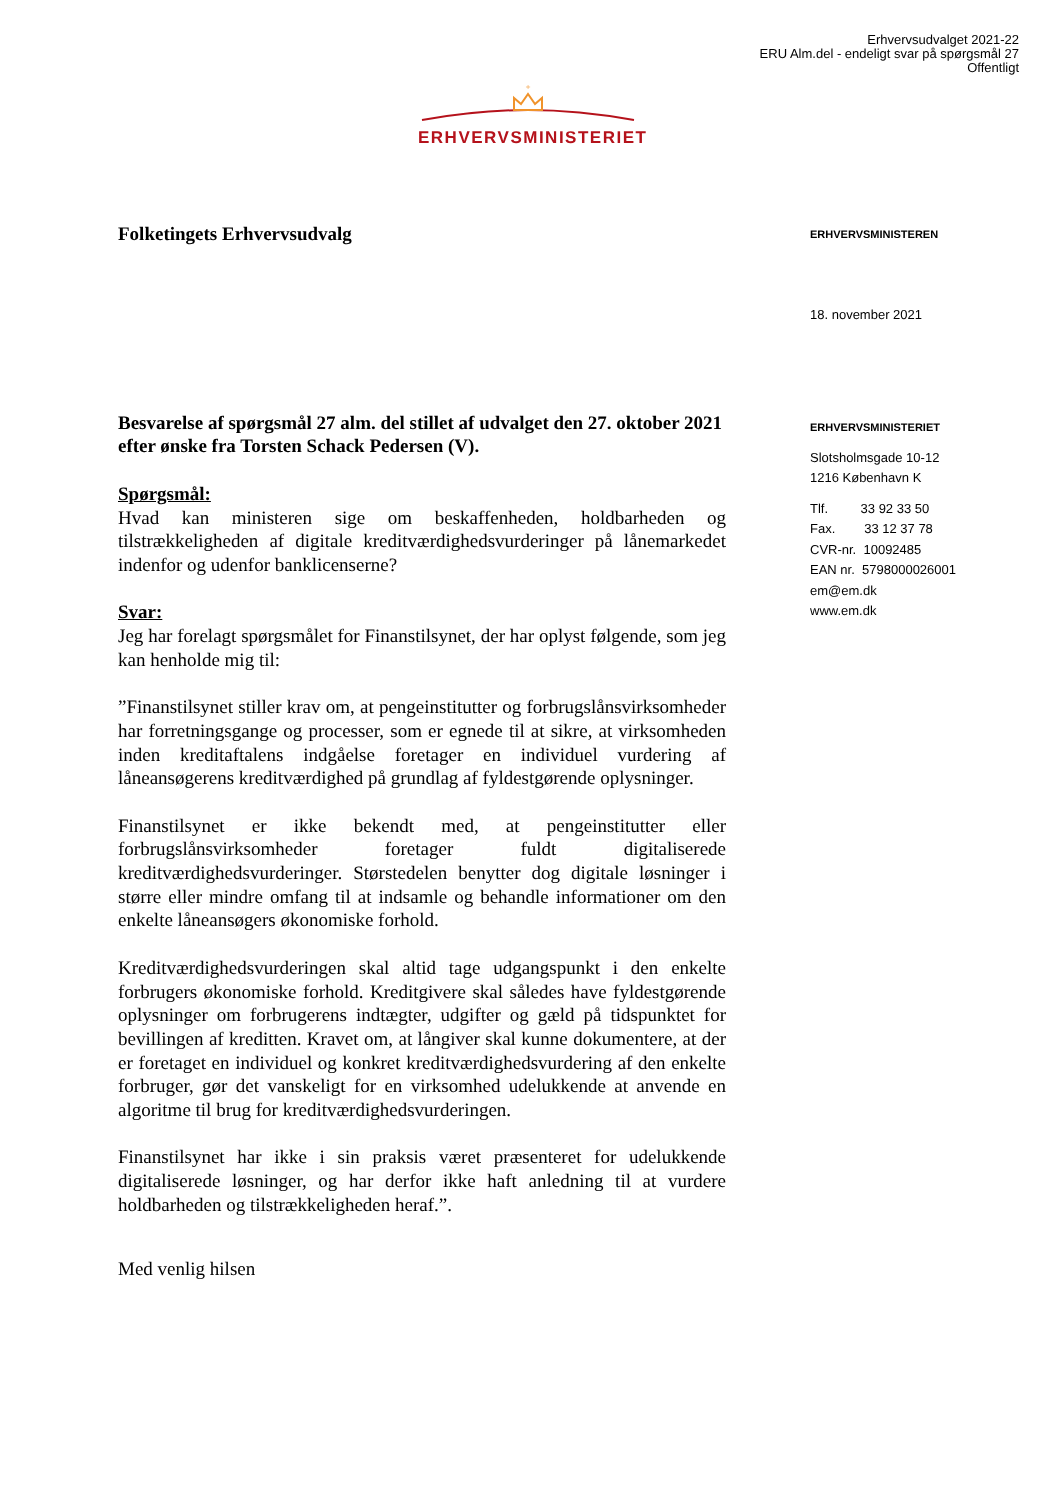Erhvervsudvalget 2021-22
ERU Alm.del - endeligt svar på spørgsmål 27
Offentligt
+
ERHVERVSMINISTERIET
Folketingets Erhvervsudvalg
Besvarelse af spørgsmål 27 alm. del stillet af udvalget den 27. oktober 2021 efter ønske fra Torsten Schack Pedersen (V).
Spørgsmål:
Hvad kan ministeren sige om beskaffenheden, holdbarheden og tilstrækkeligheden af digitale kreditværdighedsvurderinger på lånemarkedet indenfor og udenfor banklicenserne?
Svar:
Jeg har forelagt spørgsmålet for Finanstilsynet, der har oplyst følgende, som jeg kan henholde mig til:
”Finanstilsynet stiller krav om, at pengeinstitutter og forbrugslånsvirksomheder har forretningsgange og processer, som er egnede til at sikre, at virksomheden inden kreditaftalens indgåelse foretager en individuel vurdering af låneansøgerens kreditværdighed på grundlag af fyldestgørende oplysninger.
Finanstilsynet er ikke bekendt med, at pengeinstitutter eller forbrugslånsvirksomheder foretager fuldt digitaliserede kreditværdighedsvurderinger. Størstedelen benytter dog digitale løsninger i større eller mindre omfang til at indsamle og behandle informationer om den enkelte låneansøgers økonomiske forhold.
Kreditværdighedsvurderingen skal altid tage udgangspunkt i den enkelte forbrugers økonomiske forhold. Kreditgivere skal således have fyldestgørende oplysninger om forbrugerens indtægter, udgifter og gæld på tidspunktet for bevillingen af kreditten. Kravet om, at långiver skal kunne dokumentere, at der er foretaget en individuel og konkret kreditværdighedsvurdering af den enkelte forbruger, gør det vanskeligt for en virksomhed udelukkende at anvende en algoritme til brug for kreditværdighedsvurderingen.
Finanstilsynet har ikke i sin praksis været præsenteret for udelukkende digitaliserede løsninger, og har derfor ikke haft anledning til at vurdere holdbarheden og tilstrækkeligheden heraf.”.
Med venlig hilsen
ERHVERVSMINISTEREN
18. november 2021
ERHVERVSMINISTERIET
Slotsholmsgade 10-12
1216 København K
Tlf. 33 92 33 50
Fax. 33 12 37 78
CVR-nr. 10092485
EAN nr. 5798000026001
em@em.dk
www.em.dk